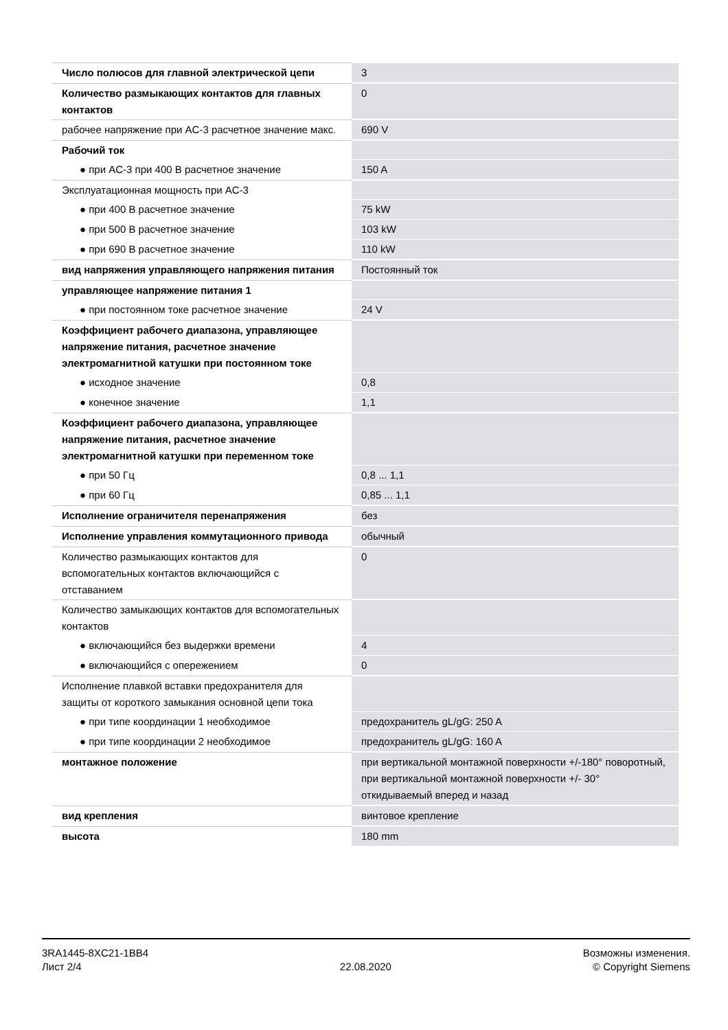| Число полюсов для главной электрической цепи | 3 |
| Количество размыкающих контактов для главных контактов | 0 |
| рабочее напряжение при AC-3 расчетное значение макс. | 690 V |
| Рабочий ток | |
| ● при AC-3 при 400 В расчетное значение | 150 A |
| Эксплуатационная мощность при AC-3 | |
| ● при 400 В расчетное значение | 75 kW |
| ● при 500 В расчетное значение | 103 kW |
| ● при 690 В расчетное значение | 110 kW |
| вид напряжения управляющего напряжения питания | Постоянный ток |
| управляющее напряжение питания 1 | |
| ● при постоянном токе расчетное значение | 24 V |
| Коэффициент рабочего диапазона, управляющее напряжение питания, расчетное значение электромагнитной катушки при постоянном токе | |
| ● исходное значение | 0,8 |
| ● конечное значение | 1,1 |
| Коэффициент рабочего диапазона, управляющее напряжение питания, расчетное значение электромагнитной катушки при переменном токе | |
| ● при 50 Гц | 0,8 ... 1,1 |
| ● при 60 Гц | 0,85 ... 1,1 |
| Исполнение ограничителя перенапряжения | без |
| Исполнение управления коммутационного привода | обычный |
| Количество размыкающих контактов для вспомогательных контактов включающийся с отставанием | 0 |
| Количество замыкающих контактов для вспомогательных контактов | |
| ● включающийся без выдержки времени | 4 |
| ● включающийся с опережением | 0 |
| Исполнение плавкой вставки предохранителя для защиты от короткого замыкания основной цепи тока | |
| ● при типе координации 1 необходимое | предохранитель gL/gG: 250 A |
| ● при типе координации 2 необходимое | предохранитель gL/gG: 160 A |
| монтажное положение | при вертикальной монтажной поверхности +/-180° поворотный, при вертикальной монтажной поверхности +/- 30° откидываемый вперед и назад |
| вид крепления | винтовое крепление |
| высота | 180 mm |
3RA1445-8XC21-1BB4
Лист 2/4
22.08.2020
Возможны изменения.
© Copyright Siemens